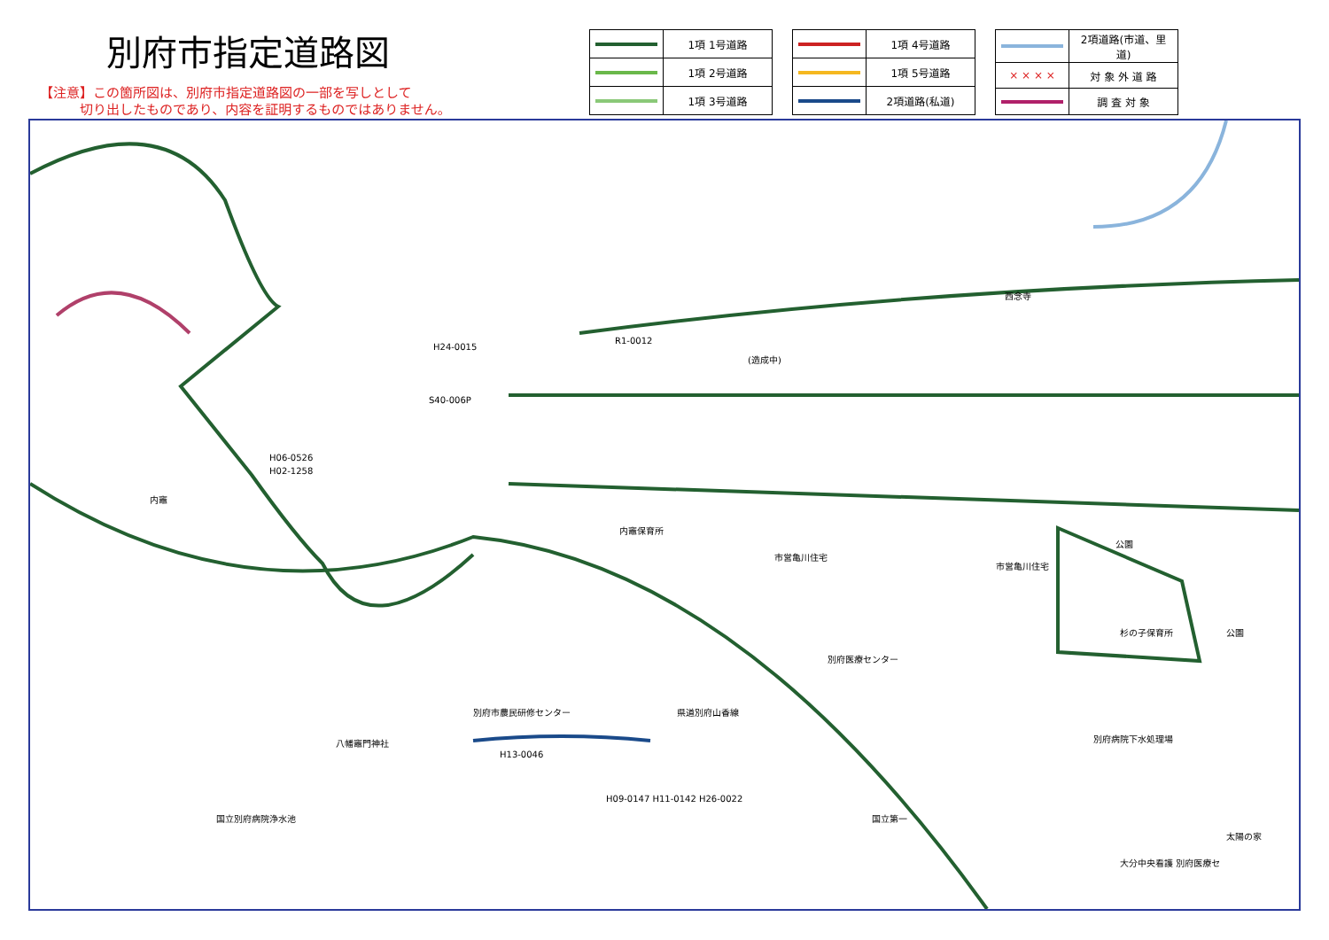別府市指定道路図
【注意】この箇所図は、別府市指定道路図の一部を写しとして
　　　切り出したものであり、内容を証明するものではありません。
| | 1項 1号道路 |
| | 1項 2号道路 |
| | 1項 3号道路 |
| | 1項 4号道路 |
| | 1項 5号道路 |
| | 2項道路(私道) |
| | 2項道路(市道、里道) |
| × × × × | 対 象 外 道 路 |
| | 調 査 対 象 |
西念寺
R1-0012
(造成中)
H24-0015
S40-006P
H06-0526
H02-1258
内竈
内竈保育所
市営亀川住宅
市営亀川住宅
公園
公園
杉の子保育所
別府医療センター
別府市農民研修センター
八幡竈門神社
H13-0046
県道別府山香線
別府病院下水処理場
国立別府病院浄水池 国立第一
H09-0147 H11-0142 H26-0022
太陽の家
大分中央看護 別府医療セ